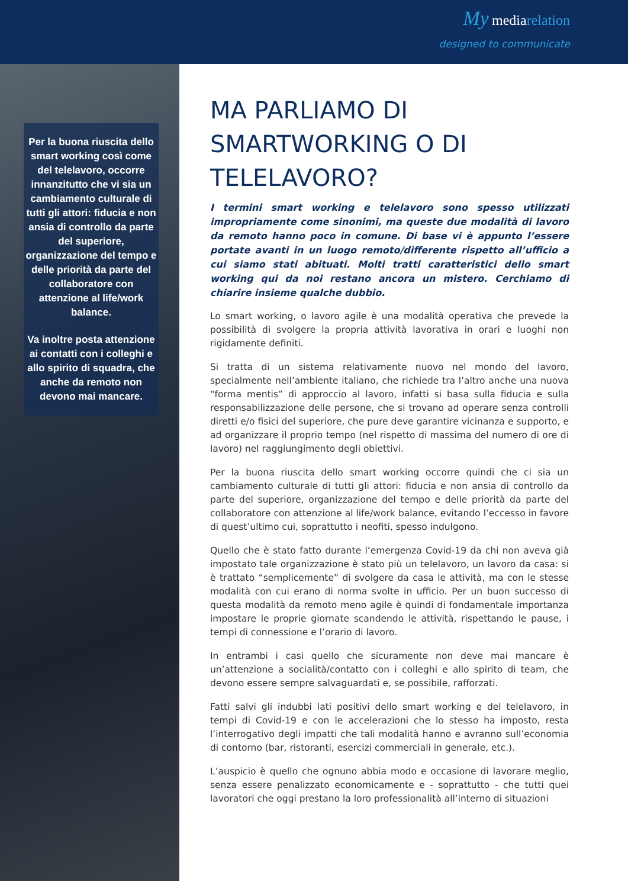My mediarelation
designed to communicate
Per la buona riuscita dello smart working così come del telelavoro, occorre innanzitutto che vi sia un cambiamento culturale di tutti gli attori: fiducia e non ansia di controllo da parte del superiore, organizzazione del tempo e delle priorità da parte del collaboratore con attenzione al life/work balance.
Va inoltre posta attenzione ai contatti con i colleghi e allo spirito di squadra, che anche da remoto non devono mai mancare.
MA PARLIAMO DI SMARTWORKING O DI TELELAVORO?
I termini smart working e telelavoro sono spesso utilizzati impropriamente come sinonimi, ma queste due modalità di lavoro da remoto hanno poco in comune. Di base vi è appunto l’essere portate avanti in un luogo remoto/differente rispetto all’ufficio a cui siamo stati abituati. Molti tratti caratteristici dello smart working qui da noi restano ancora un mistero. Cerchiamo di chiarire insieme qualche dubbio.
Lo smart working, o lavoro agile è una modalità operativa che prevede la possibilità di svolgere la propria attività lavorativa in orari e luoghi non rigidamente definiti.
Si tratta di un sistema relativamente nuovo nel mondo del lavoro, specialmente nell’ambiente italiano, che richiede tra l’altro anche una nuova “forma mentis” di approccio al lavoro, infatti si basa sulla fiducia e sulla responsabilizzazione delle persone, che si trovano ad operare senza controlli diretti e/o fisici del superiore, che pure deve garantire vicinanza e supporto, e ad organizzare il proprio tempo (nel rispetto di massima del numero di ore di lavoro) nel raggiungimento degli obiettivi.
Per la buona riuscita dello smart working occorre quindi che ci sia un cambiamento culturale di tutti gli attori: fiducia e non ansia di controllo da parte del superiore, organizzazione del tempo e delle priorità da parte del collaboratore con attenzione al life/work balance, evitando l’eccesso in favore di quest’ultimo cui, soprattutto i neofiti, spesso indulgono.
Quello che è stato fatto durante l’emergenza Covid-19 da chi non aveva già impostato tale organizzazione è stato più un telelavoro, un lavoro da casa: si è trattato “semplicemente” di svolgere da casa le attività, ma con le stesse modalità con cui erano di norma svolte in ufficio. Per un buon successo di questa modalità da remoto meno agile è quindi di fondamentale importanza impostare le proprie giornate scandendo le attività, rispettando le pause, i tempi di connessione e l’orario di lavoro.
In entrambi i casi quello che sicuramente non deve mai mancare è un’attenzione a socialità/contatto con i colleghi e allo spirito di team, che devono essere sempre salvaguardati e, se possibile, rafforzati.
Fatti salvi gli indubbi lati positivi dello smart working e del telelavoro, in tempi di Covid-19 e con le accelerazioni che lo stesso ha imposto, resta l’interrogativo degli impatti che tali modalità hanno e avranno sull’economia di contorno (bar, ristoranti, esercizi commerciali in generale, etc.).
L’auspicio è quello che ognuno abbia modo e occasione di lavorare meglio, senza essere penalizzato economicamente e - soprattutto - che tutti quei lavoratori che oggi prestano la loro professionalità all’interno di situazioni